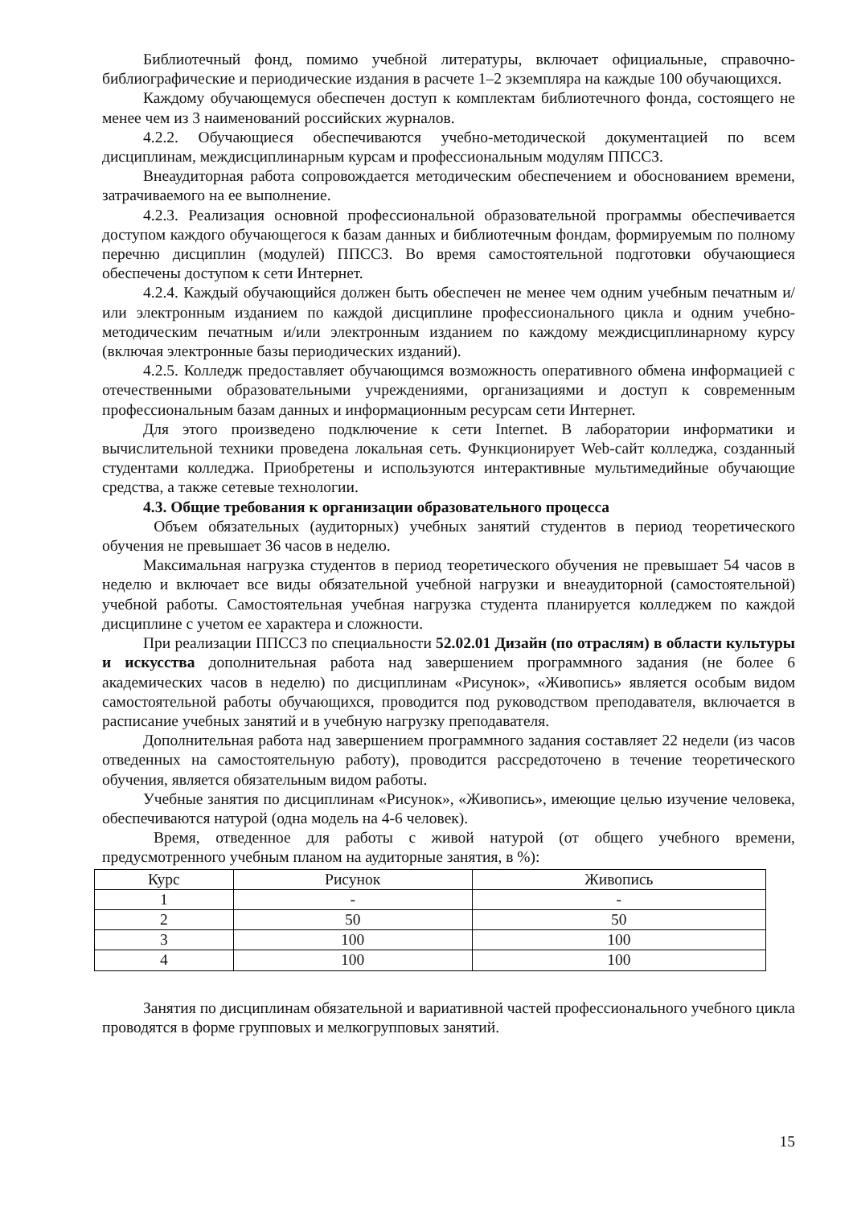Библиотечный фонд, помимо учебной литературы, включает официальные, справочно-библиографические и периодические издания в расчете 1–2 экземпляра на каждые 100 обучающихся.
Каждому обучающемуся обеспечен доступ к комплектам библиотечного фонда, состоящего не менее чем из 3 наименований российских журналов.
4.2.2. Обучающиеся обеспечиваются учебно-методической документацией по всем дисциплинам, междисциплинарным курсам и профессиональным модулям ППССЗ.
Внеаудиторная работа сопровождается методическим обеспечением и обоснованием времени, затрачиваемого на ее выполнение.
4.2.3. Реализация основной профессиональной образовательной программы обеспечивается доступом каждого обучающегося к базам данных и библиотечным фондам, формируемым по полному перечню дисциплин (модулей) ППССЗ. Во время самостоятельной подготовки обучающиеся обеспечены доступом к сети Интернет.
4.2.4. Каждый обучающийся должен быть обеспечен не менее чем одним учебным печатным и/или электронным изданием по каждой дисциплине профессионального цикла и одним учебно-методическим печатным и/или электронным изданием по каждому междисциплинарному курсу (включая электронные базы периодических изданий).
4.2.5. Колледж предоставляет обучающимся возможность оперативного обмена информацией с отечественными образовательными учреждениями, организациями и доступ к современным профессиональным базам данных и информационным ресурсам сети Интернет.
Для этого произведено подключение к сети Internet. В лаборатории информатики и вычислительной техники проведена локальная сеть. Функционирует Web-сайт колледжа, созданный студентами колледжа. Приобретены и используются интерактивные мультимедийные обучающие средства, а также сетевые технологии.
4.3. Общие требования к организации образовательного процесса
Объем обязательных (аудиторных) учебных занятий студентов в период теоретического обучения не превышает 36 часов в неделю.
Максимальная нагрузка студентов в период теоретического обучения не превышает 54 часов в неделю и включает все виды обязательной учебной нагрузки и внеаудиторной (самостоятельной) учебной работы. Самостоятельная учебная нагрузка студента планируется колледжем по каждой дисциплине с учетом ее характера и сложности.
При реализации ППССЗ по специальности 52.02.01 Дизайн (по отраслям) в области культуры и искусства дополнительная работа над завершением программного задания (не более 6 академических часов в неделю) по дисциплинам «Рисунок», «Живопись» является особым видом самостоятельной работы обучающихся, проводится под руководством преподавателя, включается в расписание учебных занятий и в учебную нагрузку преподавателя.
Дополнительная работа над завершением программного задания составляет 22 недели (из часов отведенных на самостоятельную работу), проводится рассредоточено в течение теоретического обучения, является обязательным видом работы.
Учебные занятия по дисциплинам «Рисунок», «Живопись», имеющие целью изучение человека, обеспечиваются натурой (одна модель на 4-6 человек).
Время, отведенное для работы с живой натурой (от общего учебного времени, предусмотренного учебным планом на аудиторные занятия, в %):
| Курс | Рисунок | Живопись |
| 1 | - | - |
| 2 | 50 | 50 |
| 3 | 100 | 100 |
| 4 | 100 | 100 |
Занятия по дисциплинам обязательной и вариативной частей профессионального учебного цикла проводятся в форме групповых и мелкогрупповых занятий.
15